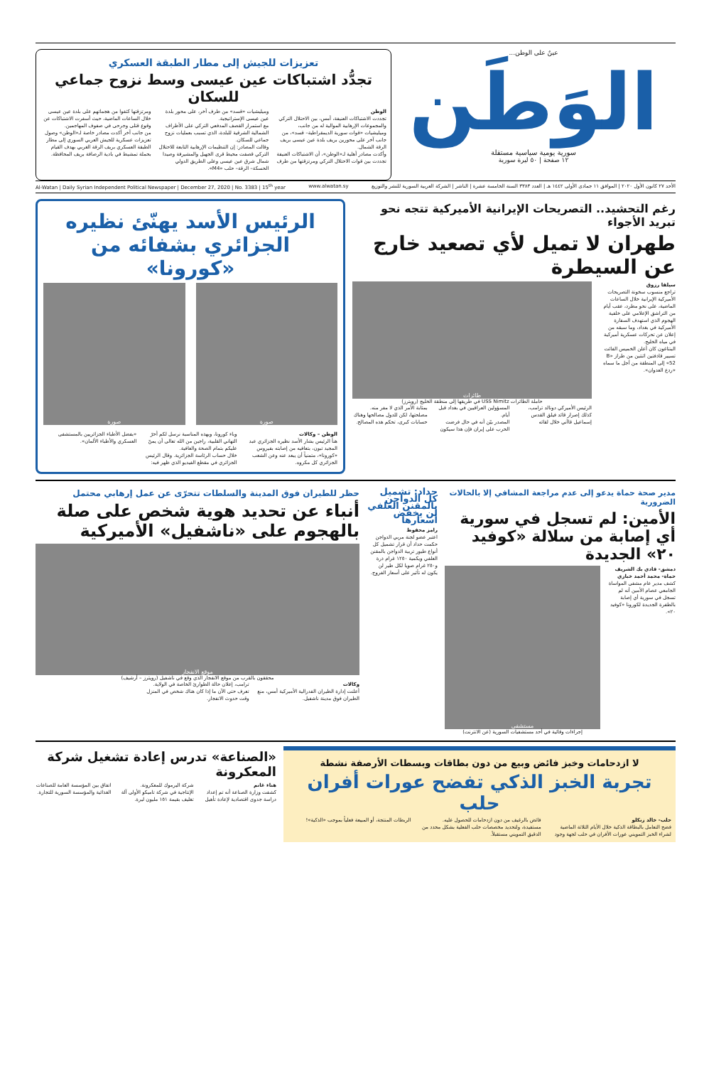عينٌ على الوطن...
الوَطَن
سورية يومية سياسية مستقلة
١٢ صفحة | ٥٠ ليرة سورية
تعزيزات للجيش إلى مطار الطبقة العسكري
تجدُّد اشتباكات عين عيسى وسط نزوح جماعي للسكان
الوطن
تجددت الاشتباكات العنيفة، أمس، بين الاحتلال التركي والمجموعات الإرهابية الموالية له من جانب، وميليشيات «قوات سورية الديمقراطية– قسد»، من جانب آخر على محورين بريف بلدة عين عيسى بريف الرقة الشمال.
وأكدت مصادر أهلية لـ«الوطن»، أن الاشتباكات العنيفة تجددت بين قوات الاحتلال التركي ومرتزقتها من طرف وميليشيات «قسد» من طرف آخر، على محور بلدة عين عيسى الإستراتيجية.
مع استمرار القصف المدفعي التركي على الأطراف الشمالية الشرقية للبلدة، الذي تسبب بعمليات نزوح جماعي للسكان.
وقالت المصادر: إن التنظيمات الإرهابية التابعة للاحتلال التركي قصفت محيط قرى الجهبل والمشيرفة وصيدا شمال شرق عين عيسى وعلى الطريق الدولي الحسكة– الرقة– حلب «M4».
ومرتزقتها كثفوا من هجماتهم على بلدة عين عيسى خلال الساعات الماضية، حيث أسفرت الاشتباكات عن وقوع قتلى وجرحى في صفوف المهاجمين.
من جانب آخر أكدت مصادر خاصة لـ«الوطن» وصول تعزيزات عسكرية للجيش العربي السوري إلى مطار الطبقة العسكري بريف الرقة الغربي بهدف القيام بحملة تمشيط في بادية الرصافة بريف المحافظة.
Al-Watan | Daily Syrian Independent Political Newspaper | December 27, 2020 | No. 3383 | 15<sup>th</sup> year www.alwatan.sy الأحد ٢٧ كانون الأول ٢٠٢٠ | الموافق ١١ جمادى الأولى ١٤٤٢ هـ | العدد ٣٣٨٣ السنة الخامسة عشرة | الناشر | الشركة العربية السورية للنشر والتوزيع
رغم التحشيد.. التصريحات الإيرانية الأميركية تتجه نحو تبريد الأجواء
طهران لا تميل لأي تصعيد خارج عن السيطرة
سيلفا رزوق
تراجع منسوب سخونة التصريحات الأميركية الإيرانية خلال الساعات الماضية، على نحو مطرد، عقب أيام من التراشق الإعلامي على خلفية الهجوم الذي استهدف السفارة الأميركية في بغداد، وما سبقه من إعلان عن تحركات عسكرية أميركية في مياه الخليج.
البنتاغون كان أعلن الخميس الفائت تسيير قاذفتين اثنتين من طراز «B 52» إلى المنطقة من أجل ما سماه «ردع العدوان».
طائرات
حاملة الطائرات USS Nimitz في طريقها إلى منطقة الخليج (رويترز)
الرئيس الأميركي دونالد ترامب، كذلك إصرار قائد فيلق القدس إسماعيل قاآني خلال لقائه المسؤولين العراقيين في بغداد قبل أيام.
المصدر بيّن أنه في حال فرضت الحرب على إيران فإن هذا سيكون بمثابة الأمر الذي لا مفر منه.
مصلحتها، لكن للدول مصالحها وهناك حسابات كبرى، تحكم هذه المصالح.
الرئيس الأسد يهنّئ نظيره الجزائري بشفائه من «كورونا»
صورة صورة
الوطن – وكالات
هنأ الرئيس بشار الأسد نظيره الجزائري عبد المجيد تبون، بتعافيه من إصابته بفيروس «كورونا»، متمنياً أن يبعد عنه وعن الشعب الجزائري كل مكروه.
وباء كورونا، وبهذه المناسبة نرسل لكم أحرّ التهاني القلبية، راجين من الله تعالى أن يمنّ عليكم بتمام الصحة والعافية.
خلال حساب الرئاسة الجزائرية. وقال الرئيس الجزائري في مقطع الفيديو الذي ظهر فيه: «بفضل الأطباء الجزائريين بالمستشفى العسكري والأطباء الألمان».
مدير صحة حماة يدعو إلى عدم مراجعة المشافي إلا بالحالات الضرورية
الأمين: لم تسجل في سورية أي إصابة من سلالة «كوفيد ٢٠» الجديدة
دمشق- فادي بك الشريف
حماة- محمد أحمد خبازي
كشف مدير عام مشفى المواساة الجامعي عصام الأمين أنه لم تسجل في سورية أي إصابة بالطفرة الجديدة لكورونا «كوفيد ٢٠».
مستشفى
إجراءات وقائية في أحد مستشفيات السورية (عن الانترنت)
حداد: تشميل كل الدواجن بالمقنن العلفي لن يخفض أسعارها
رامز محفوظ
اعتبر عضو لجنة مربي الدواجن حكمت حداد أن قرار تشميل كل أنواع طيور تربية الدواجن بالمقنن العلفي ويكمية ١٢٥٠ غرام ذرة و٢٥٠ غرام صويا لكل طير لن يكون له تأثير على أسعار الفروج.
حظر للطيران فوق المدينة والسلطات تتحرّى عن عمل إرهابي محتمل
أنباء عن تحديد هوية شخص على صلة بالهجوم على «ناشفيل» الأميركية
موقع الانفجار
محققون بالقرب من موقع الانفجار الذي وقع في ناشفيل (رويترز – أرشيف)
وكالات
أعلنت إدارة الطيران الفدرالية الأميركية أمس، منع الطيران فوق مدينة ناشفيل.
ترامب، إعلان حالة الطوارئ الخاصة في الولاية.
تعرف حتى الآن ما إذا كان هناك شخص في المنزل وقت حدوث الانفجار.
لا ازدحامات وخبز فائض وبيع من دون بطاقات وبسطات الأرصفة نشطة
تجربة الخبز الذكي تفضح عورات أفران حلب
حلب- خالد زنكلو
فضح التعامل بالبطاقة الذكية خلال الأيام الثلاثة الماضية لشراء الخبز التمويني عورات الأفران في حلب لجهة وجود فائض بالرغيف من دون ازدحامات للحصول عليه.
مستفيدة، ولتحديد مخصصات حلب الفعلية بشكل محدد من الدقيق التمويني مستقبلاً.
الربطات المنتجة، أو المبيعة فعلياً بموجب «الذكية»!
«الصناعة» تدرس إعادة تشغيل شركة المعكرونة
هناء غانم
كشفت وزارة الصناعة أنه تم إعداد دراسة جدوى اقتصادية لإعادة تأهيل شركة اليرموك للمعكرونة.
الإنتاجية في شركة تاميكو الأولى آلة تغليف بقيمة ١٥١ مليون ليرة.
اتفاق بين المؤسسة العامة للصناعات الغذائية والمؤسسة السورية للتجارة.